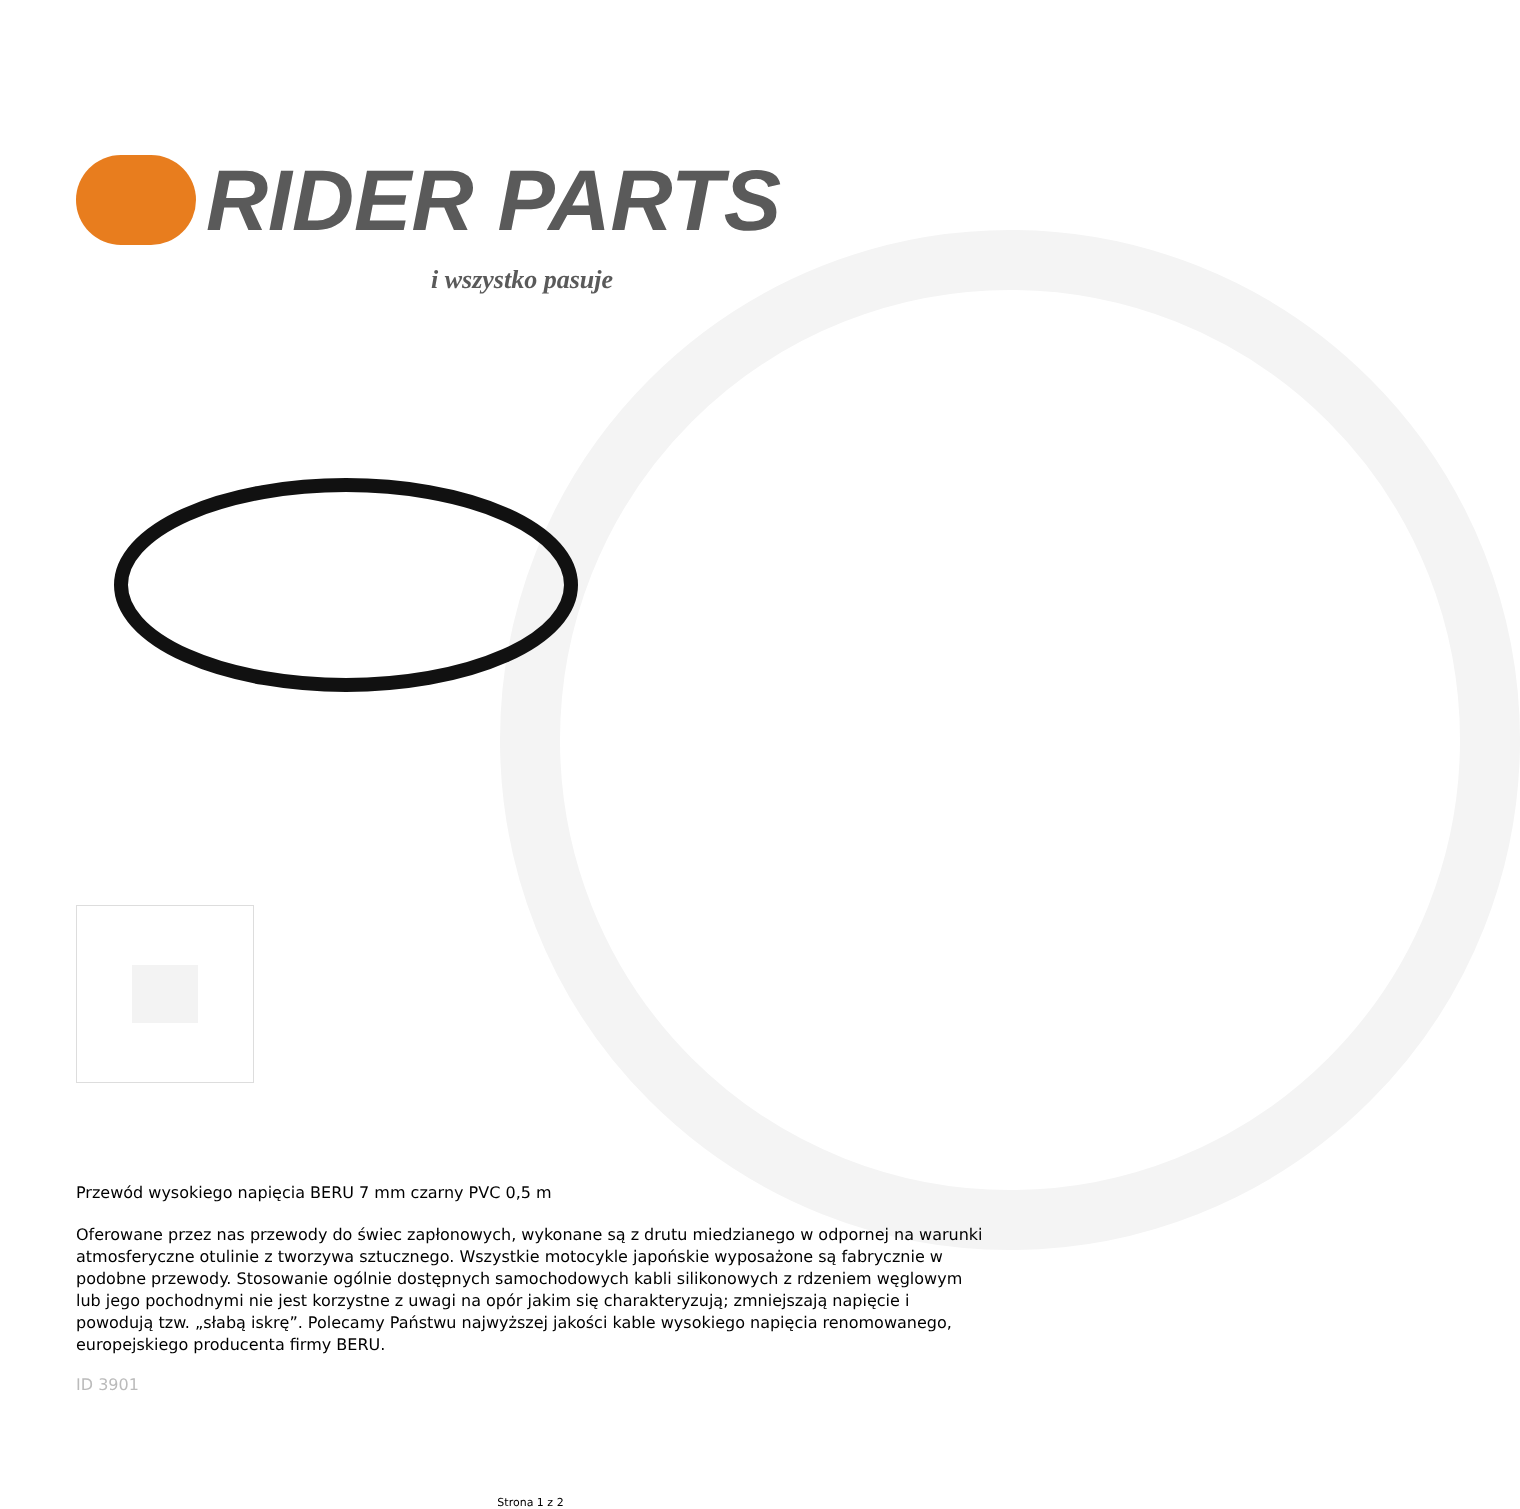RIDER PARTS
i wszystko pasuje
Przewód wysokiego napięcia BERU 7 mm czarny PVC 0,5 m
Oferowane przez nas przewody do świec zapłonowych, wykonane są z drutu miedzianego w odpornej na warunki atmosferyczne otulinie z tworzywa sztucznego. Wszystkie motocykle japońskie wyposażone są fabrycznie w podobne przewody. Stosowanie ogólnie dostępnych samochodowych kabli silikonowych z rdzeniem węglowym lub jego pochodnymi nie jest korzystne z uwagi na opór jakim się charakteryzują; zmniejszają napięcie i powodują tzw. „słabą iskrę”. Polecamy Państwu najwyższej jakości kable wysokiego napięcia renomowanego, europejskiego producenta firmy BERU.
ID 3901
Strona 1 z 2